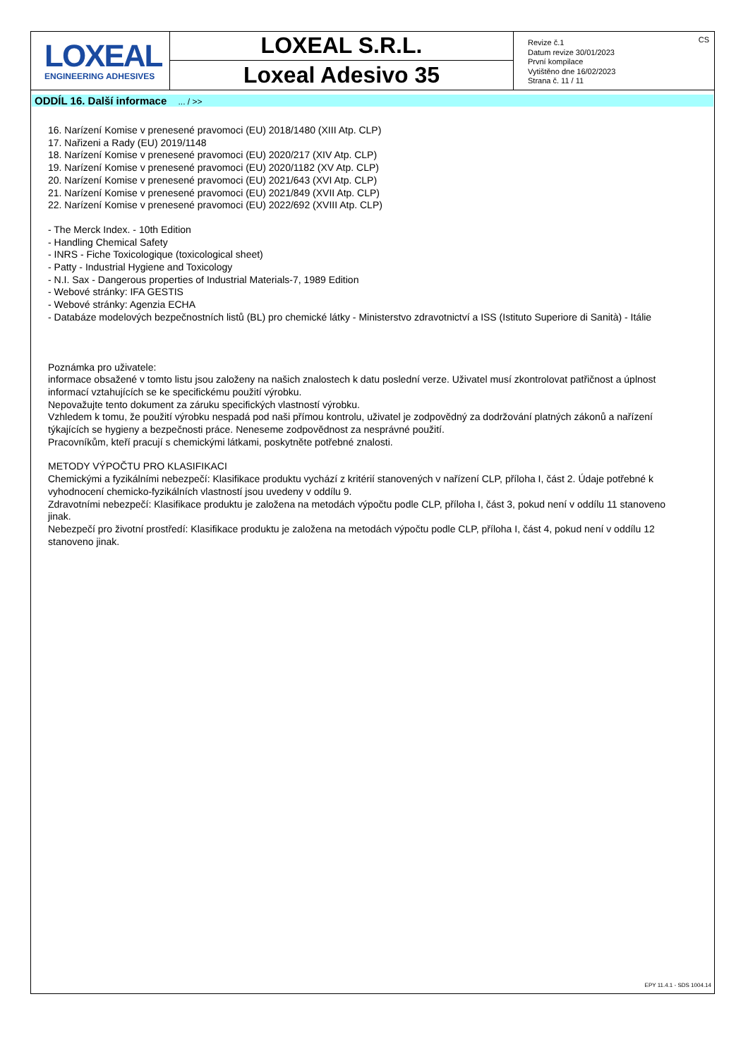LOXEAL
ENGINEERING ADHESIVES
LOXEAL S.R.L.
Loxeal Adesivo 35
Revize č.1
Datum revize 30/01/2023
První kompilace
Vytištěno dne 16/02/2023
Strana č. 11 / 11
CS
ODDÍL 16. Další informace ... / >>
16. Narízení Komise v prenesené pravomoci (EU) 2018/1480 (XIII Atp. CLP)
17. Nařizeni a Rady (EU) 2019/1148
18. Narízení Komise v prenesené pravomoci (EU) 2020/217 (XIV Atp. CLP)
19. Narízení Komise v prenesené pravomoci (EU) 2020/1182 (XV Atp. CLP)
20. Narízení Komise v prenesené pravomoci (EU) 2021/643 (XVI Atp. CLP)
21. Narízení Komise v prenesené pravomoci (EU) 2021/849 (XVII Atp. CLP)
22. Narízení Komise v prenesené pravomoci (EU) 2022/692 (XVIII Atp. CLP)
- The Merck Index. - 10th Edition
- Handling Chemical Safety
- INRS - Fiche Toxicologique (toxicological sheet)
- Patty - Industrial Hygiene and Toxicology
- N.I. Sax - Dangerous properties of Industrial Materials-7, 1989 Edition
- Webové stránky: IFA GESTIS
- Webové stránky: Agenzia ECHA
- Databáze modelových bezpečnostních listů (BL) pro chemické látky - Ministerstvo zdravotnictví a ISS (Istituto Superiore di Sanità) - Itálie
Poznámka pro uživatele:
informace obsažené v tomto listu jsou založeny na našich znalostech k datu poslední verze. Uživatel musí zkontrolovat patřičnost a úplnost informací vztahujících se ke specifickému použití výrobku.
Nepovažujte tento dokument za záruku specifických vlastností výrobku.
Vzhledem k tomu, že použití výrobku nespadá pod naši přímou kontrolu, uživatel je zodpovědný za dodržování platných zákonů a nařízení týkajících se hygieny a bezpečnosti práce. Neneseme zodpovědnost za nesprávné použití.
Pracovníkům, kteří pracují s chemickými látkami, poskytněte potřebné znalosti.
METODY VÝPOČTU PRO KLASIFIKACI
Chemickými a fyzikálními nebezpečí: Klasifikace produktu vychází z kritérií stanovených v nařízení CLP, příloha I, část 2. Údaje potřebné k vyhodnocení chemicko-fyzikálních vlastností jsou uvedeny v oddílu 9.
Zdravotními nebezpečí: Klasifikace produktu je založena na metodách výpočtu podle CLP, příloha I, část 3, pokud není v oddílu 11 stanoveno jinak.
Nebezpečí pro životní prostředí: Klasifikace produktu je založena na metodách výpočtu podle CLP, příloha I, část 4, pokud není v oddílu 12 stanoveno jinak.
EPY 11.4.1 - SDS 1004.14